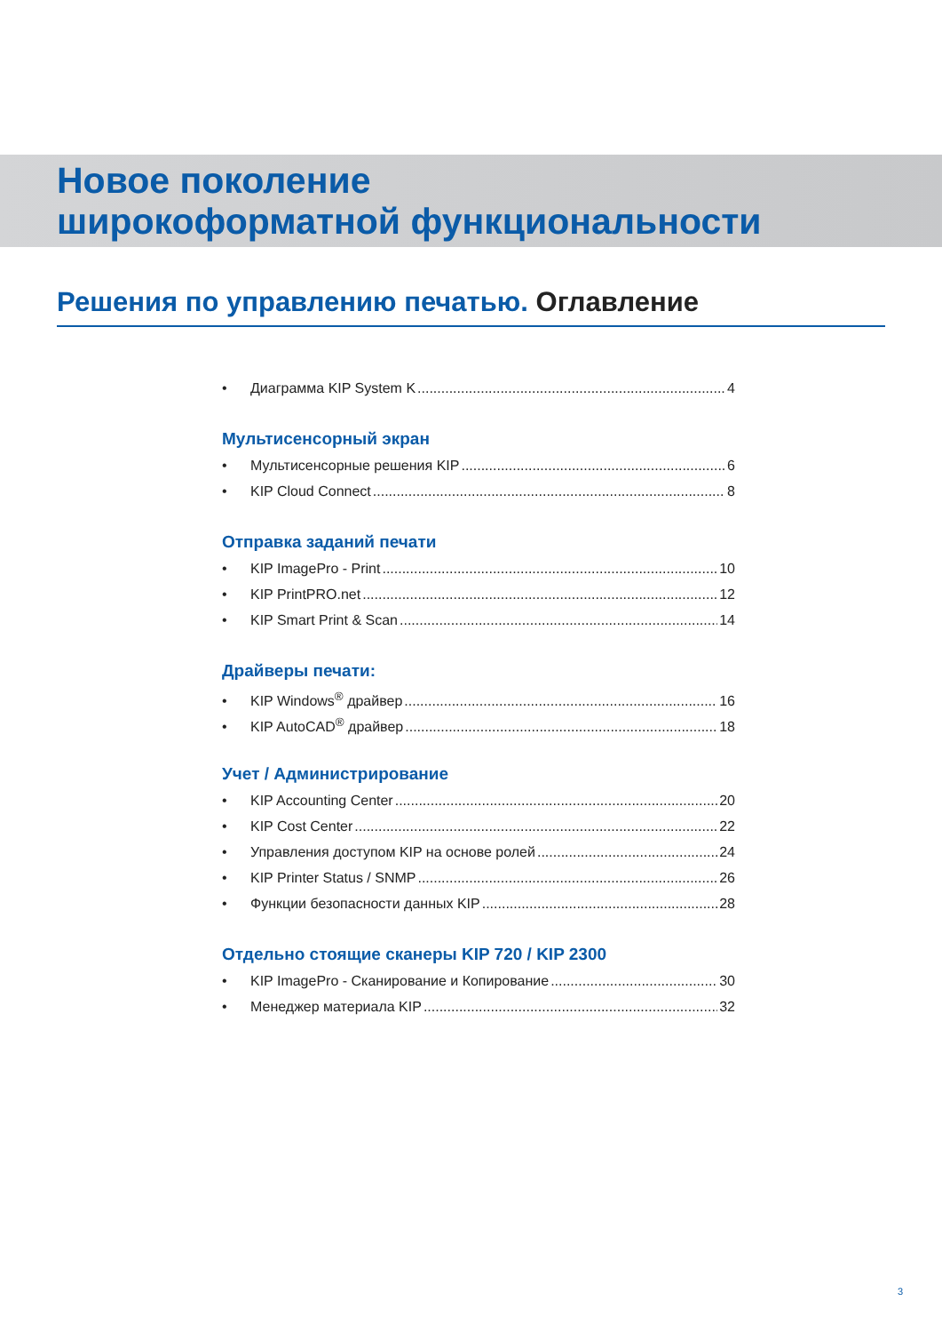Новое поколение
широкоформатной функциональности
Решения по управлению печатью. Оглавление
• Диаграмма KIP System K 4
Мультисенсорный экран
• Мультисенсорные решения KIP 6
• KIP Cloud Connect 8
Отправка заданий печати
• KIP ImagePro - Print 10
• KIP PrintPRO.net 12
• KIP Smart Print & Scan 14
Драйверы печати:
• KIP Windows<sup>®</sup> драйвер 16
• KIP AutoCAD<sup>®</sup> драйвер 18
Учет / Администрирование
• KIP Accounting Center 20
• KIP Cost Center 22
• Управления доступом KIP на основе ролей 24
• KIP Printer Status / SNMP 26
• Функции безопасности данных KIP 28
Отдельно стоящие сканеры KIP 720 / KIP 2300
• KIP ImagePro - Сканирование и Копирование 30
• Менеджер материала KIP 32
3